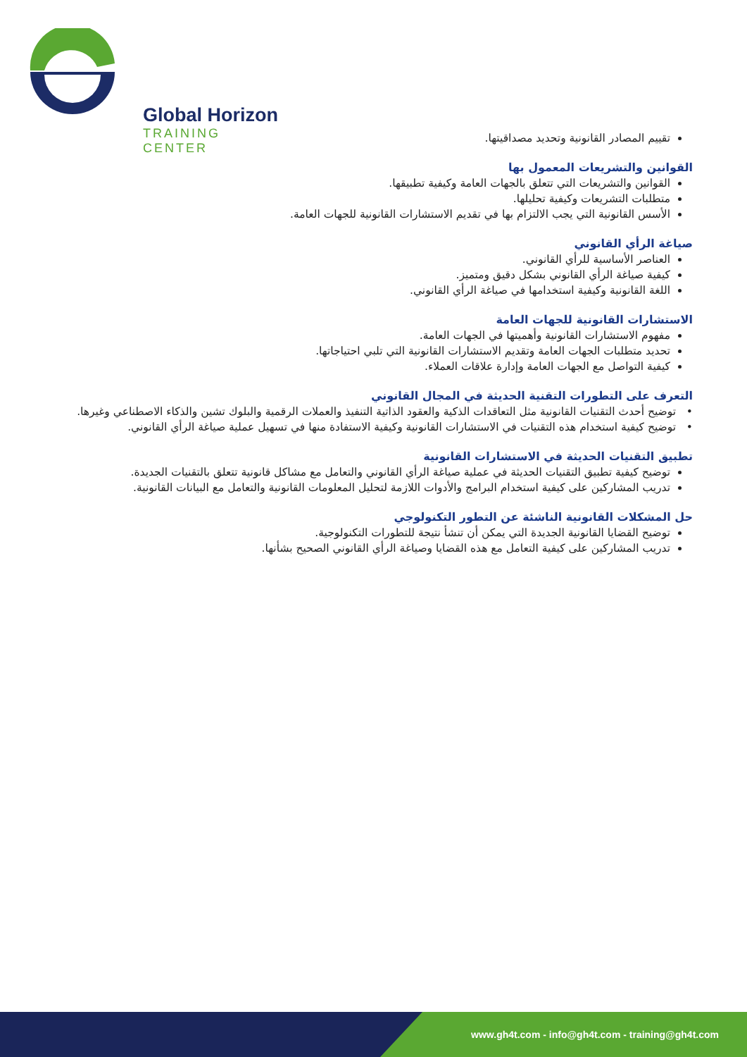Global Horizon
TRAINING CENTER
تقييم المصادر القانونية وتحديد مصداقيتها.
القوانين والتشريعات المعمول بها
القوانين والتشريعات التي تتعلق بالجهات العامة وكيفية تطبيقها.
متطلبات التشريعات وكيفية تحليلها.
الأسس القانونية التي يجب الالتزام بها في تقديم الاستشارات القانونية للجهات العامة.
صياغة الرأي القانوني
العناصر الأساسية للرأي القانوني.
كيفية صياغة الرأي القانوني بشكل دقيق ومتميز.
اللغة القانونية وكيفية استخدامها في صياغة الرأي القانوني.
الاستشارات القانونية للجهات العامة
مفهوم الاستشارات القانونية وأهميتها في الجهات العامة.
تحديد متطلبات الجهات العامة وتقديم الاستشارات القانونية التي تلبي احتياجاتها.
كيفية التواصل مع الجهات العامة وإدارة علاقات العملاء.
التعرف على التطورات التقنية الحديثة في المجال القانوني
• توضيح أحدث التقنيات القانونية مثل التعاقدات الذكية والعقود الذاتية التنفيذ والعملات الرقمية والبلوك تشين والذكاء الاصطناعي وغيرها.
• توضيح كيفية استخدام هذه التقنيات في الاستشارات القانونية وكيفية الاستفادة منها في تسهيل عملية صياغة الرأي القانوني.
تطبيق التقنيات الحديثة في الاستشارات القانونية
توضيح كيفية تطبيق التقنيات الحديثة في عملية صياغة الرأي القانوني والتعامل مع مشاكل قانونية تتعلق بالتقنيات الجديدة.
تدريب المشاركين على كيفية استخدام البرامج والأدوات اللازمة لتحليل المعلومات القانونية والتعامل مع البيانات القانونية.
حل المشكلات القانونية الناشئة عن التطور التكنولوجي
توضيح القضايا القانونية الجديدة التي يمكن أن تنشأ نتيجة للتطورات التكنولوجية.
تدريب المشاركين على كيفية التعامل مع هذه القضايا وصياغة الرأي القانوني الصحيح بشأنها.
www.gh4t.com - info@gh4t.com - training@gh4t.com